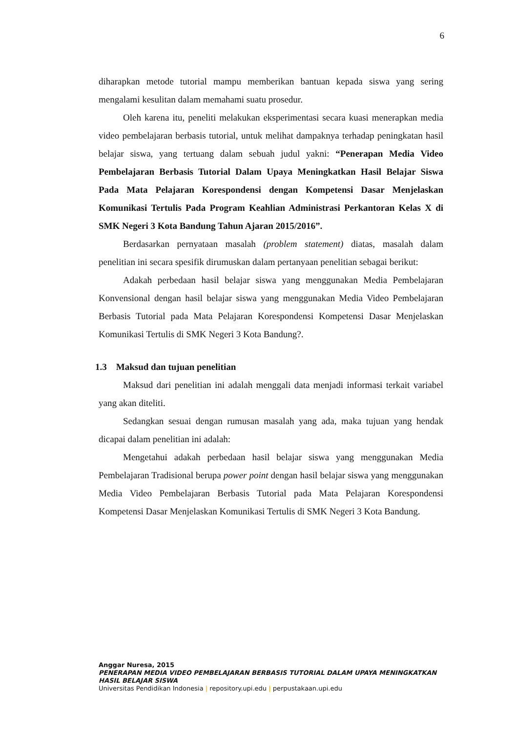6
diharapkan metode tutorial mampu memberikan bantuan kepada siswa yang sering mengalami kesulitan dalam memahami suatu prosedur.
Oleh karena itu, peneliti melakukan eksperimentasi secara kuasi menerapkan media video pembelajaran berbasis tutorial, untuk melihat dampaknya terhadap peningkatan hasil belajar siswa, yang tertuang dalam sebuah judul yakni: “Penerapan Media Video Pembelajaran Berbasis Tutorial Dalam Upaya Meningkatkan Hasil Belajar Siswa Pada Mata Pelajaran Korespondensi dengan Kompetensi Dasar Menjelaskan Komunikasi Tertulis Pada Program Keahlian Administrasi Perkantoran Kelas X di SMK Negeri 3 Kota Bandung Tahun Ajaran 2015/2016”.
Berdasarkan pernyataan masalah (problem statement) diatas, masalah dalam penelitian ini secara spesifik dirumuskan dalam pertanyaan penelitian sebagai berikut:
Adakah perbedaan hasil belajar siswa yang menggunakan Media Pembelajaran Konvensional dengan hasil belajar siswa yang menggunakan Media Video Pembelajaran Berbasis Tutorial pada Mata Pelajaran Korespondensi Kompetensi Dasar Menjelaskan Komunikasi Tertulis di SMK Negeri 3 Kota Bandung?.
1.3 Maksud dan tujuan penelitian
Maksud dari penelitian ini adalah menggali data menjadi informasi terkait variabel yang akan diteliti.
Sedangkan sesuai dengan rumusan masalah yang ada, maka tujuan yang hendak dicapai dalam penelitian ini adalah:
Mengetahui adakah perbedaan hasil belajar siswa yang menggunakan Media Pembelajaran Tradisional berupa power point dengan hasil belajar siswa yang menggunakan Media Video Pembelajaran Berbasis Tutorial pada Mata Pelajaran Korespondensi Kompetensi Dasar Menjelaskan Komunikasi Tertulis di SMK Negeri 3 Kota Bandung.
Anggar Nuresa, 2015
PENERAPAN MEDIA VIDEO PEMBELAJARAN BERBASIS TUTORIAL DALAM UPAYA MENINGKATKAN HASIL BELAJAR SISWA
Universitas Pendidikan Indonesia | repository.upi.edu | perpustakaan.upi.edu